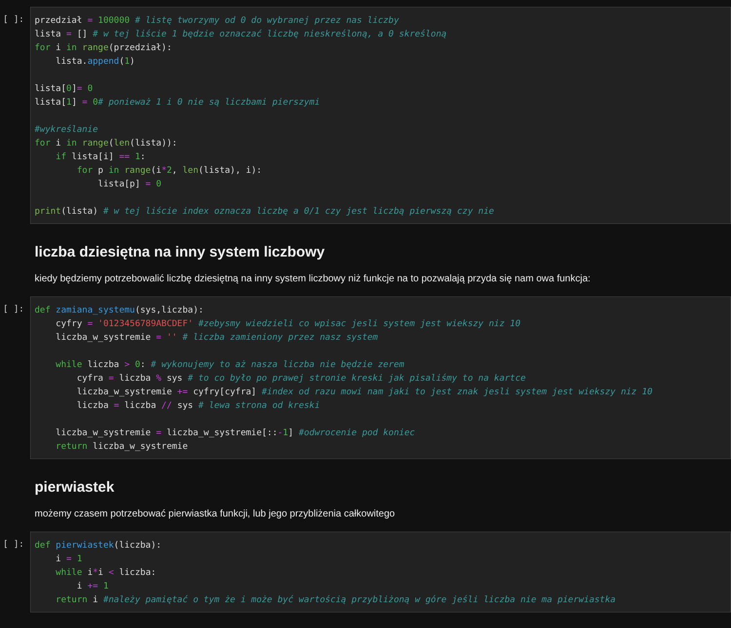[ ]:
przedział = 100000 # listę tworzymy od 0 do wybranej przez nas liczby
lista = [] # w tej liście 1 będzie oznaczać liczbę nieskreśloną, a 0 skreśloną
for i in range(przedział):
    lista.append(1)

lista[0]= 0
lista[1] = 0# ponieważ 1 i 0 nie są liczbami pierszymi

#wykreślanie
for i in range(len(lista)):
    if lista[i] == 1:
        for p in range(i*2, len(lista), i):
            lista[p] = 0

print(lista) # w tej liście index oznacza liczbę a 0/1 czy jest liczbą pierwszą czy nie
liczba dziesiętna na inny system liczbowy
kiedy będziemy potrzebowalić liczbę dziesiętną na inny system liczbowy niż funkcje na to pozwalają przyda się nam owa funkcja:
[ ]:
def zamiana_systemu(sys,liczba):
    cyfry = '0123456789ABCDEF' #zebysmy wiedzieli co wpisac jesli system jest wiekszy niz 10
    liczba_w_systremie = '' # liczba zamieniony przez nasz system

    while liczba > 0: # wykonujemy to aż nasza liczba nie będzie zerem
        cyfra = liczba % sys # to co było po prawej stronie kreski jak pisaliśmy to na kartce
        liczba_w_systremie += cyfry[cyfra] #index od razu mowi nam jaki to jest znak jesli system jest wiekszy niz 10
        liczba = liczba // sys # lewa strona od kreski

    liczba_w_systremie = liczba_w_systremie[::-1] #odwrocenie pod koniec
    return liczba_w_systremie
pierwiastek
możemy czasem potrzebować pierwiastka funkcji, lub jego przybliżenia całkowitego
[ ]:
def pierwiastek(liczba):
    i = 1
    while i*i < liczba:
        i += 1
    return i #należy pamiętać o tym że i może być wartością przybliżoną w góre jeśli liczba nie ma pierwiastka